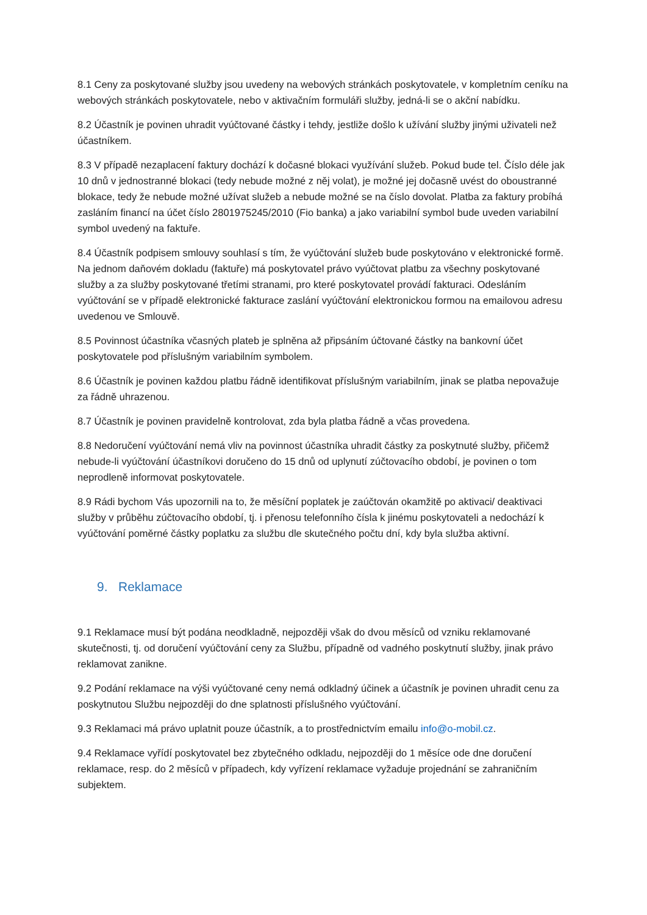8.1 Ceny za poskytované služby jsou uvedeny na webových stránkách poskytovatele, v kompletním ceníku na webových stránkách poskytovatele, nebo v aktivačním formuláři služby, jedná-li se o akční nabídku.
8.2 Účastník je povinen uhradit vyúčtované částky i tehdy, jestliže došlo k užívání služby jinými uživateli než účastníkem.
8.3 V případě nezaplacení faktury dochází k dočasné blokaci využívání služeb. Pokud bude tel. Číslo déle jak 10 dnů v jednostranné blokaci (tedy nebude možné z něj volat), je možné jej dočasně uvést do oboustranné blokace, tedy že nebude možné užívat služeb a nebude možné se na číslo dovolat. Platba za faktury probíhá zasláním financí na účet číslo 2801975245/2010 (Fio banka) a jako variabilní symbol bude uveden variabilní symbol uvedený na faktuře.
8.4 Účastník podpisem smlouvy souhlasí s tím, že vyúčtování služeb bude poskytováno v elektronické formě. Na jednom daňovém dokladu (faktuře) má poskytovatel právo vyúčtovat platbu za všechny poskytované služby a za služby poskytované třetími stranami, pro které poskytovatel provádí fakturaci. Odesláním vyúčtování se v případě elektronické fakturace zaslání vyúčtování elektronickou formou na emailovou adresu uvedenou ve Smlouvě.
8.5 Povinnost účastníka včasných plateb je splněna až připsáním účtované částky na bankovní účet poskytovatele pod příslušným variabilním symbolem.
8.6 Účastník je povinen každou platbu řádně identifikovat příslušným variabilním, jinak se platba nepovažuje za řádně uhrazenou.
8.7 Účastník je povinen pravidelně kontrolovat, zda byla platba řádně a včas provedena.
8.8 Nedoručení vyúčtování nemá vliv na povinnost účastníka uhradit částky za poskytnuté služby, přičemž nebude-li vyúčtování účastníkovi doručeno do 15 dnů od uplynutí zúčtovacího období, je povinen o tom neprodleně informovat poskytovatele.
8.9 Rádi bychom Vás upozornili na to, že měsíční poplatek je zaúčtován okamžitě po aktivaci/ deaktivaci služby v průběhu zúčtovacího období, tj. i přenosu telefonního čísla k jinému poskytovateli a nedochází k vyúčtování poměrné částky poplatku za službu dle skutečného počtu dní, kdy byla služba aktivní.
9. Reklamace
9.1 Reklamace musí být podána neodkladně, nejpozději však do dvou měsíců od vzniku reklamované skutečnosti, tj. od doručení vyúčtování ceny za Službu, případně od vadného poskytnutí služby, jinak právo reklamovat zanikne.
9.2 Podání reklamace na výši vyúčtované ceny nemá odkladný účinek a účastník je povinen uhradit cenu za poskytnutou Službu nejpozději do dne splatnosti příslušného vyúčtování.
9.3 Reklamaci má právo uplatnit pouze účastník, a to prostřednictvím emailu info@o-mobil.cz.
9.4 Reklamace vyřídí poskytovatel bez zbytečného odkladu, nejpozději do 1 měsíce ode dne doručení reklamace, resp. do 2 měsíců v případech, kdy vyřízení reklamace vyžaduje projednání se zahraničním subjektem.